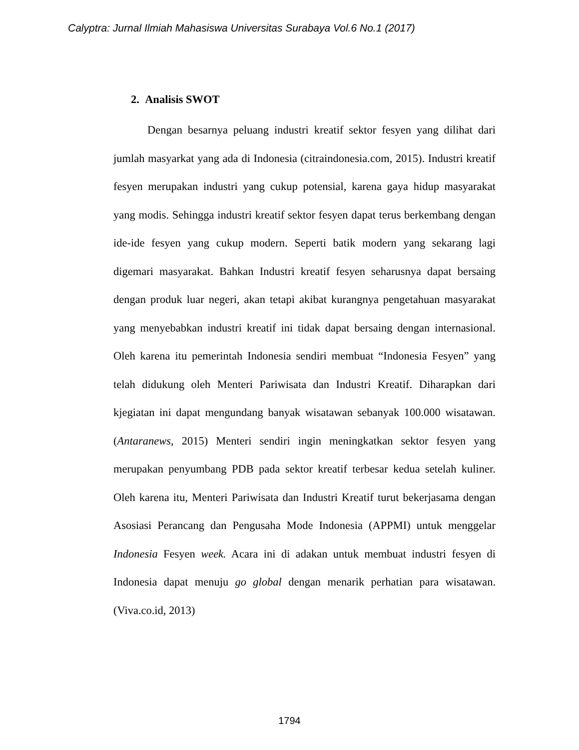Calyptra: Jurnal Ilmiah Mahasiswa Universitas Surabaya Vol.6 No.1 (2017)
2. Analisis SWOT
Dengan besarnya peluang industri kreatif sektor fesyen yang dilihat dari jumlah masyarkat yang ada di Indonesia (citraindonesia.com, 2015). Industri kreatif fesyen merupakan industri yang cukup potensial, karena gaya hidup masyarakat yang modis. Sehingga industri kreatif sektor fesyen dapat terus berkembang dengan ide-ide fesyen yang cukup modern. Seperti batik modern yang sekarang lagi digemari masyarakat. Bahkan Industri kreatif fesyen seharusnya dapat bersaing dengan produk luar negeri, akan tetapi akibat kurangnya pengetahuan masyarakat yang menyebabkan industri kreatif ini tidak dapat bersaing dengan internasional. Oleh karena itu pemerintah Indonesia sendiri membuat “Indonesia Fesyen” yang telah didukung oleh Menteri Pariwisata dan Industri Kreatif. Diharapkan dari kjegiatan ini dapat mengundang banyak wisatawan sebanyak 100.000 wisatawan. (Antaranews, 2015) Menteri sendiri ingin meningkatkan sektor fesyen yang merupakan penyumbang PDB pada sektor kreatif terbesar kedua setelah kuliner. Oleh karena itu, Menteri Pariwisata dan Industri Kreatif turut bekerjasama dengan Asosiasi Perancang dan Pengusaha Mode Indonesia (APPMI) untuk menggelar Indonesia Fesyen week. Acara ini di adakan untuk membuat industri fesyen di Indonesia dapat menuju go global dengan menarik perhatian para wisatawan. (Viva.co.id, 2013)
1794